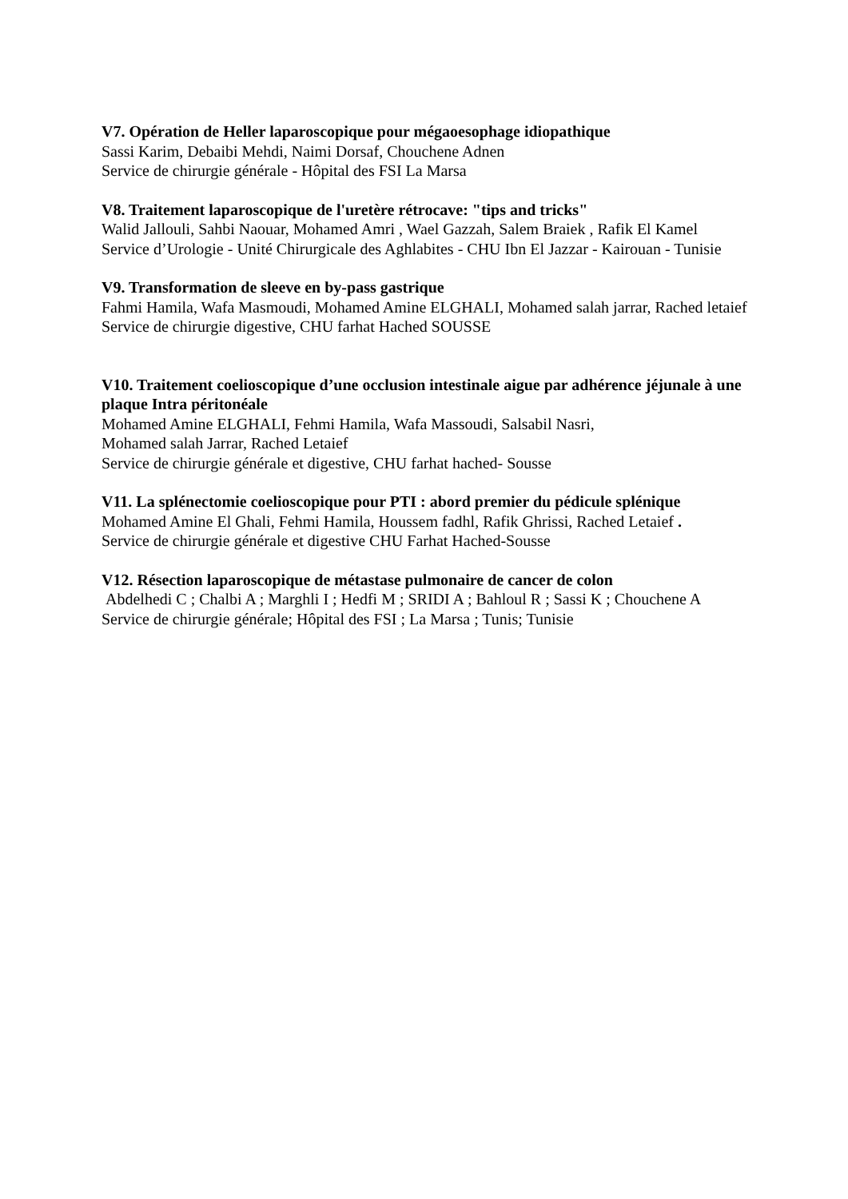V7. Opération de Heller laparoscopique pour mégaoesophage idiopathique
Sassi Karim, Debaibi Mehdi, Naimi Dorsaf, Chouchene Adnen
Service de chirurgie générale - Hôpital des FSI La Marsa
V8. Traitement laparoscopique de l'uretère rétrocave: "tips and tricks"
Walid Jallouli, Sahbi Naouar, Mohamed Amri , Wael Gazzah, Salem Braiek , Rafik El Kamel
Service d’Urologie - Unité Chirurgicale des Aghlabites - CHU Ibn El Jazzar - Kairouan - Tunisie
V9. Transformation de sleeve en by-pass gastrique
Fahmi Hamila, Wafa Masmoudi, Mohamed Amine ELGHALI, Mohamed salah jarrar, Rached letaief
Service de chirurgie digestive, CHU farhat Hached SOUSSE
V10. Traitement coelioscopique d’une occlusion intestinale aigue par adhérence jéjunale à une plaque Intra péritonéale
Mohamed Amine ELGHALI, Fehmi Hamila, Wafa Massoudi, Salsabil Nasri,
Mohamed salah Jarrar, Rached Letaief
Service de chirurgie générale et digestive, CHU farhat hached- Sousse
V11. La splénectomie coelioscopique pour PTI : abord premier du pédicule splénique
Mohamed Amine El Ghali, Fehmi Hamila, Houssem fadhl, Rafik Ghrissi, Rached Letaief .
Service de chirurgie générale et digestive CHU Farhat Hached-Sousse
V12. Résection laparoscopique de métastase pulmonaire de cancer de colon
Abdelhedi C ; Chalbi A ; Marghli I ; Hedfi M ; SRIDI A ; Bahloul R ; Sassi K ; Chouchene A
Service de chirurgie générale; Hôpital des FSI ; La Marsa ; Tunis; Tunisie